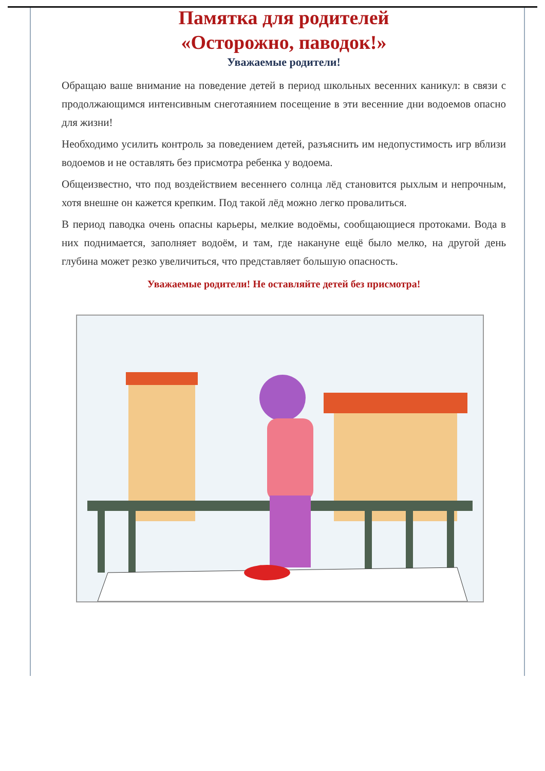Памятка для родителей
«Осторожно, паводок!»
Уважаемые родители!
Обращаю ваше внимание на поведение детей в период школьных весенних каникул: в связи с продолжающимся интенсивным снеготаянием посещение в эти весенние дни водоемов опасно для жизни!
Необходимо усилить контроль за поведением детей, разъяснить им недопустимость игр вблизи водоемов и не оставлять без присмотра ребенка у водоема.
Общеизвестно, что под воздействием весеннего солнца лёд становится рыхлым и непрочным, хотя внешне он кажется крепким. Под такой лёд можно легко провалиться.
В период паводка очень опасны карьеры, мелкие водоёмы, сообщающиеся протоками. Вода в них поднимается, заполняет водоём, и там, где накануне ещё было мелко, на другой день глубина может резко увеличиться, что представляет большую опасность.
Уважаемые родители! Не оставляйте детей без присмотра!